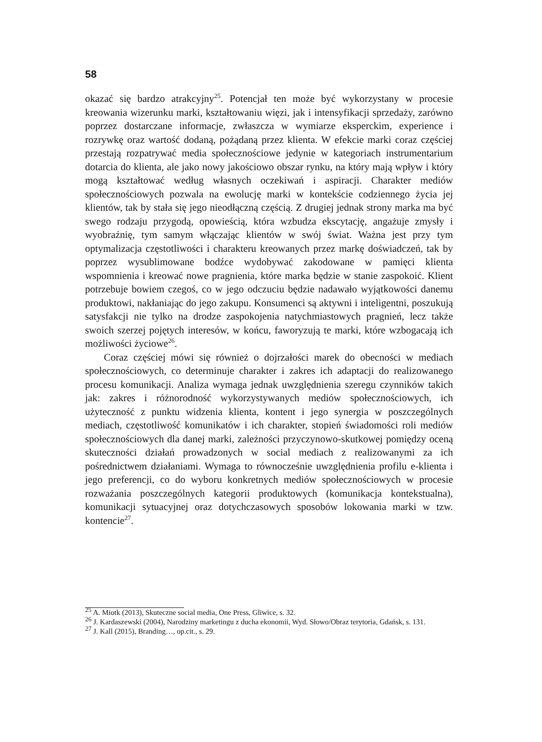58
okazać się bardzo atrakcyjny<sup>25</sup>. Potencjał ten może być wykorzystany w procesie kreowania wizerunku marki, kształtowaniu więzi, jak i intensyfikacji sprzedaży, zarówno poprzez dostarczane informacje, zwłaszcza w wymiarze eksperckim, experience i rozrywkę oraz wartość dodaną, pożądaną przez klienta. W efekcie marki coraz częściej przestają rozpatrywać media społecznościowe jedynie w kategoriach instrumentarium dotarcia do klienta, ale jako nowy jakościowo obszar rynku, na który mają wpływ i który mogą kształtować według własnych oczekiwań i aspiracji. Charakter mediów społecznościowych pozwala na ewolucję marki w kontekście codziennego życia jej klientów, tak by stała się jego nieodłączną częścią. Z drugiej jednak strony marka ma być swego rodzaju przygodą, opowieścią, która wzbudza ekscytację, angażuje zmysły i wyobraźnię, tym samym włączając klientów w swój świat. Ważna jest przy tym optymalizacja częstotliwości i charakteru kreowanych przez markę doświadczeń, tak by poprzez wysublimowane bodźce wydobywać zakodowane w pamięci klienta wspomnienia i kreować nowe pragnienia, które marka będzie w stanie zaspokoić. Klient potrzebuje bowiem czegoś, co w jego odczuciu będzie nadawało wyjątkowości danemu produktowi, nakłaniając do jego zakupu. Konsumenci są aktywni i inteligentni, poszukują satysfakcji nie tylko na drodze zaspokojenia natychmiastowych pragnień, lecz także swoich szerzej pojętych interesów, w końcu, faworyzują te marki, które wzbogacają ich możliwości życiowe<sup>26</sup>.
Coraz częściej mówi się również o dojrzałości marek do obecności w mediach społecznościowych, co determinuje charakter i zakres ich adaptacji do realizowanego procesu komunikacji. Analiza wymaga jednak uwzględnienia szeregu czynników takich jak: zakres i różnorodność wykorzystywanych mediów społecznościowych, ich użyteczność z punktu widzenia klienta, kontent i jego synergia w poszczególnych mediach, częstotliwość komunikatów i ich charakter, stopień świadomości roli mediów społecznościowych dla danej marki, zależności przyczynowo-skutkowej pomiędzy oceną skuteczności działań prowadzonych w social mediach z realizowanymi za ich pośrednictwem działaniami. Wymaga to równocześnie uwzględnienia profilu e-klienta i jego preferencji, co do wyboru konkretnych mediów społecznościowych w procesie rozważania poszczególnych kategorii produktowych (komunikacja kontekstualna), komunikacji sytuacyjnej oraz dotychczasowych sposobów lokowania marki w tzw. kontencie<sup>27</sup>.
<sup>25</sup> A. Miotk (2013), Skuteczne social media, One Press, Gliwice, s. 32.
<sup>26</sup> J. Kardaszewski (2004), Narodziny marketingu z ducha ekonomii, Wyd. Słowo/Obraz terytoria, Gdańsk, s. 131.
<sup>27</sup> J. Kall (2015), Branding…, op.cit., s. 29.